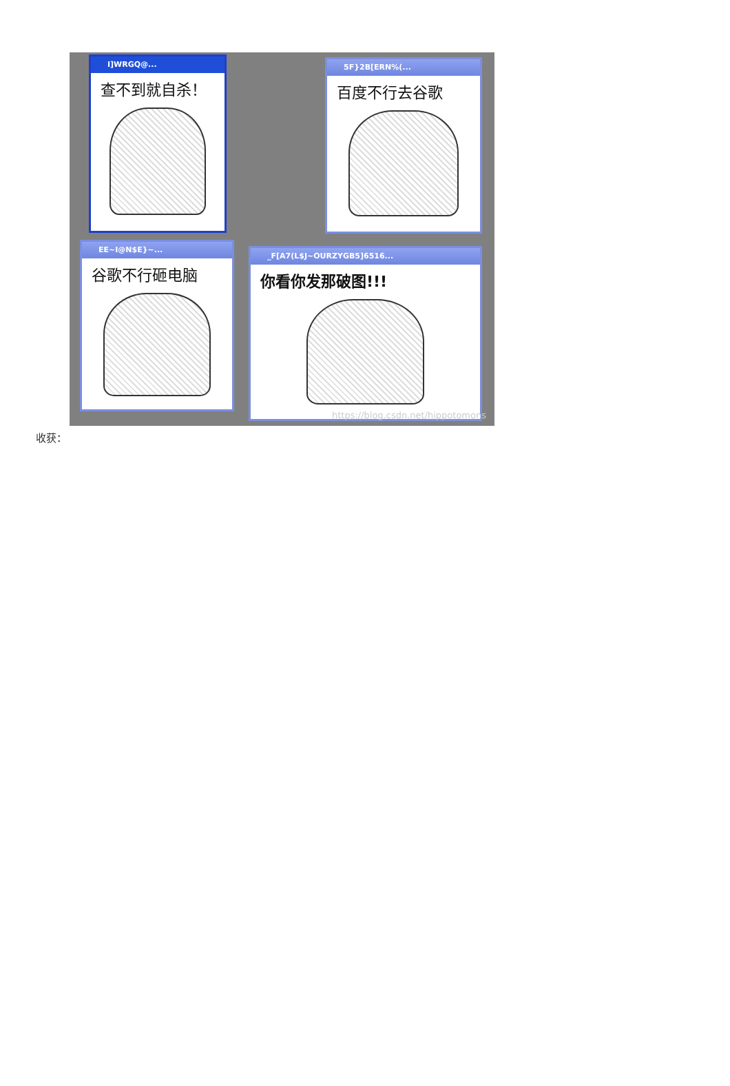I]WRGQ@...
查不到就自杀！
5F}2B[ERN%(...
百度不行去谷歌
EE~I@N$E}~...
谷歌不行砸电脑
_F[A7(L$J~OURZYGB5]6516...
你看你发那破图!!!
https://blog.csdn.net/hippotomons
收获：